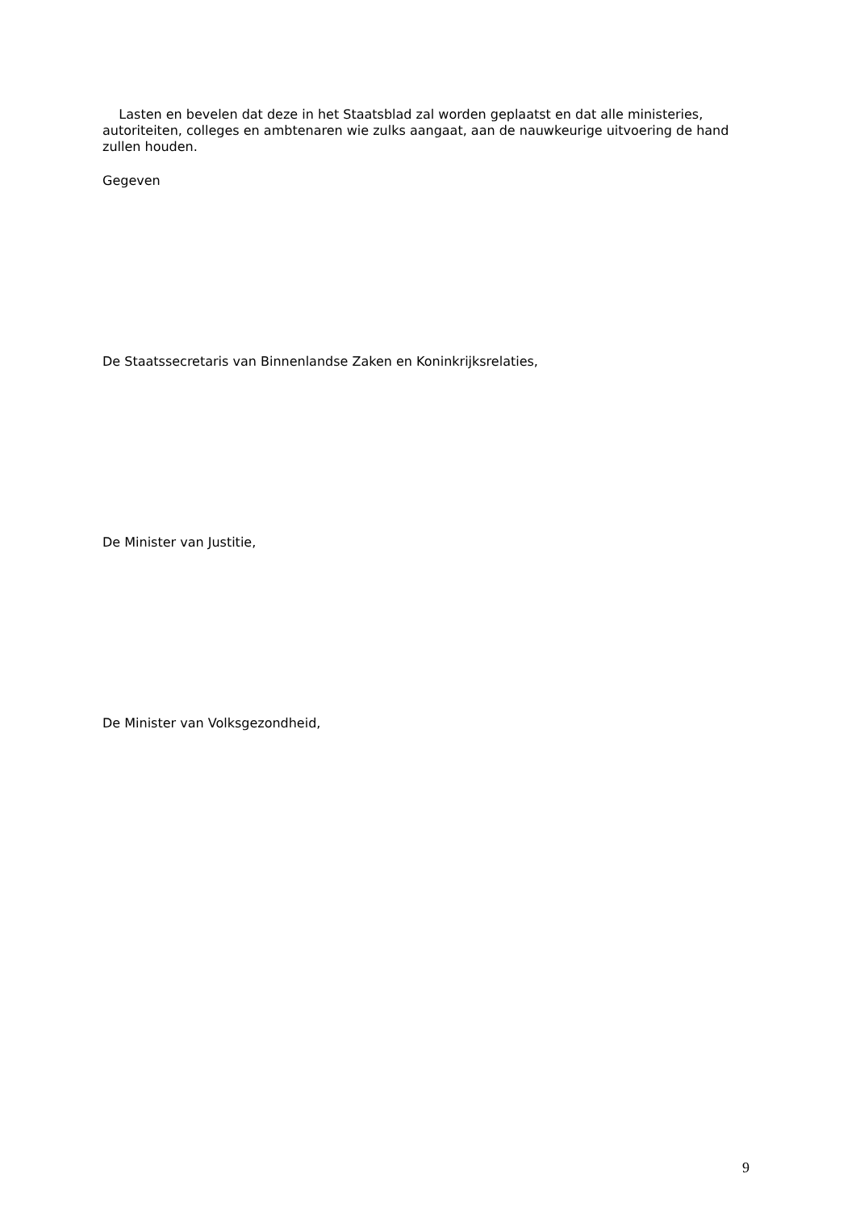Lasten en bevelen dat deze in het Staatsblad zal worden geplaatst en dat alle ministeries, autoriteiten, colleges en ambtenaren wie zulks aangaat, aan de nauwkeurige uitvoering de hand zullen houden.
Gegeven
De Staatssecretaris van Binnenlandse Zaken en Koninkrijksrelaties,
De Minister van Justitie,
De Minister van Volksgezondheid,
9